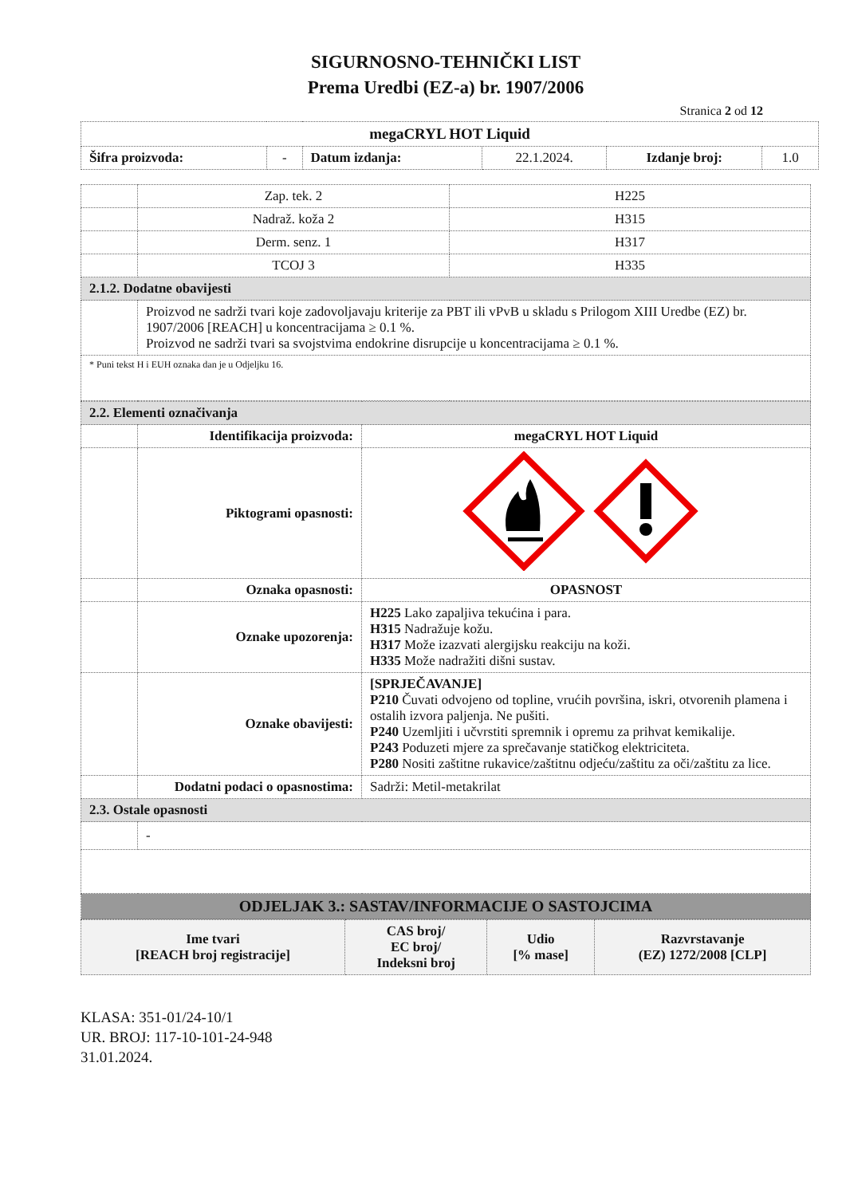SIGURNOSNO-TEHNIČKI LIST
Prema Uredbi (EZ-a) br. 1907/2006
Stranica 2 od 12
| megaCRYL HOT Liquid | | | | | |
| Šifra proizvoda: | - | Datum izdanja: | 22.1.2024. | Izdanje broj: | 1.0 |
| | Zap. tek. 2 | H225 |
| | Nadraž. koža 2 | H315 |
| | Derm. senz. 1 | H317 |
| | TCOJ 3 | H335 |
| 2.1.2. Dodatne obavijesti | | |
| | Proizvod ne sadrži tvari koje zadovoljavaju kriterije za PBT ili vPvB u skladu s Prilogom XIII Uredbe (EZ) br. 1907/2006 [REACH] u koncentracijama ≥ 0.1 %. Proizvod ne sadrži tvari sa svojstvima endokrine disrupcije u koncentracijama ≥ 0.1 %. | |
| * Puni tekst H i EUH oznaka dan je u Odjeljku 16. | | |
| 2.2. Elementi označivanja | | |
| | Identifikacija proizvoda: | megaCRYL HOT Liquid |
| | Piktogrami opasnosti: | |
| | Oznaka opasnosti: | OPASNOST |
| | Oznake upozorenja: | H225 Lako zapaljiva tekućina i para. H315 Nadražuje kožu. H317 Može izazvati alergijsku reakciju na koži. H335 Može nadražiti dišni sustav. |
| | Oznake obavijesti: | [SPRJEČAVANJE] P210 Čuvati odvojeno od topline, vrućih površina, iskri, otvorenih plamena i ostalih izvora paljenja. Ne pušiti. P240 Uzemljiti i učvrstiti spremnik i opremu za prihvat kemikalije. P243 Poduzeti mjere za sprečavanje statičkog elektriciteta. P280 Nositi zaštitne rukavice/zaštitnu odjeću/zaštitu za oči/zaštitu za lice. |
| | Dodatni podaci o opasnostima: | Sadrži: Metil-metakrilat |
| 2.3. Ostale opasnosti | | |
| | - | |
| ODJELJAK 3.: SASTAV/INFORMACIJE O SASTOJCIMA | | |
| Ime tvari [REACH broj registracije] | CAS broj/ EC broj/ Indeksni broj | Udio [% mase] | Razvrstavanje (EZ) 1272/2008 [CLP] |
| --- | --- | --- | --- |
KLASA: 351-01/24-10/1
UR. BROJ: 117-10-101-24-948
31.01.2024.